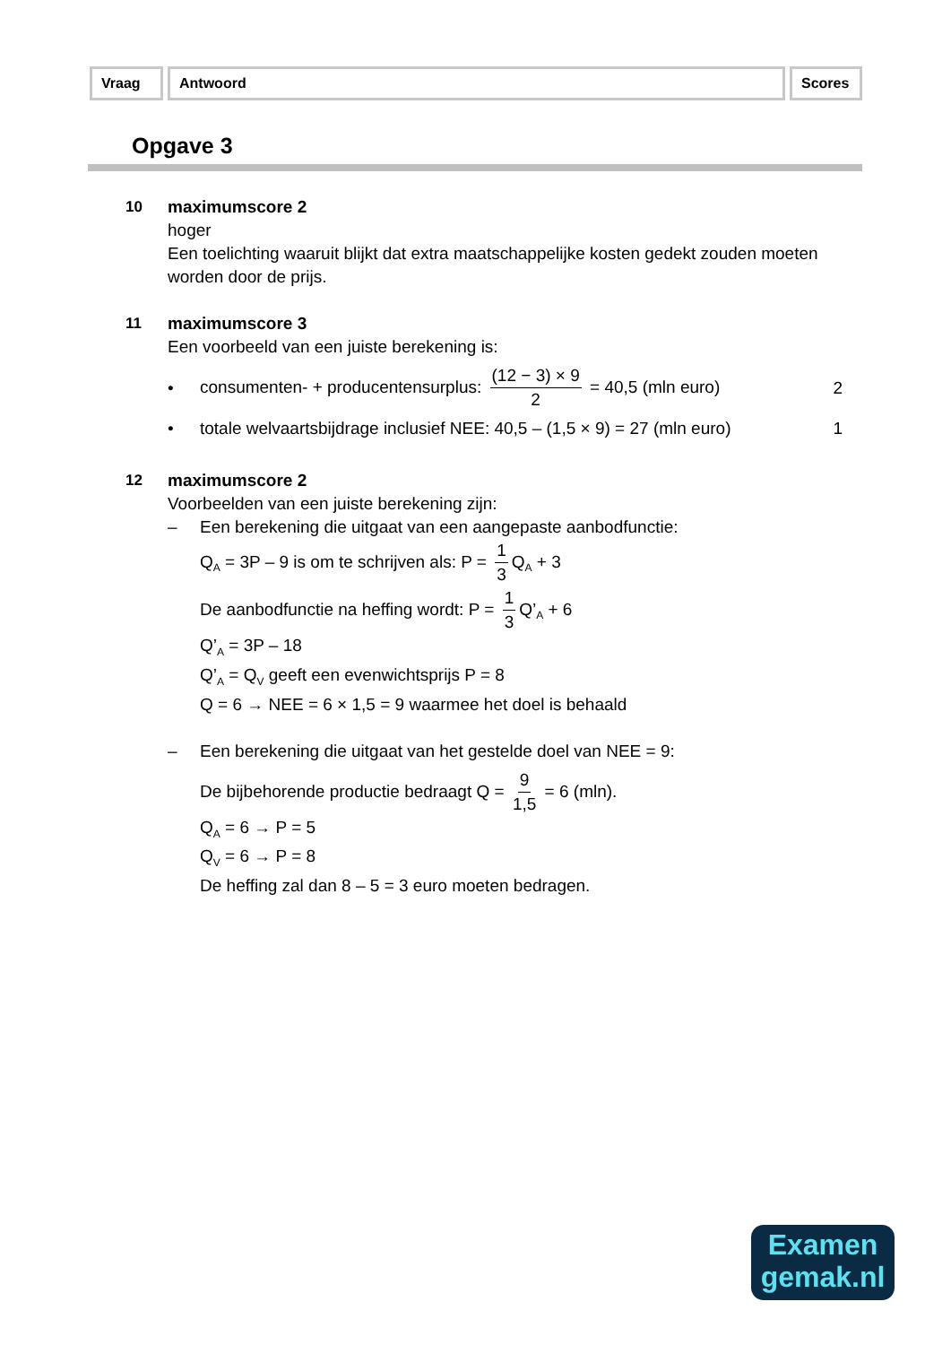Vraag Antwoord Scores
Opgave 3
10 maximumscore 2
hoger
Een toelichting waaruit blijkt dat extra maatschappelijke kosten gedekt zouden moeten worden door de prijs.
11 maximumscore 3
Een voorbeeld van een juiste berekening is:
• consumenten- + producentensurplus: (12 − 3) × 9 2 = 40,5 (mln euro) 2
• totale welvaartsbijdrage inclusief NEE: 40,5 – (1,5 × 9) = 27 (mln euro) 1
12 maximumscore 2
Voorbeelden van een juiste berekening zijn:
– Een berekening die uitgaat van een aangepaste aanbodfunctie:
Q<sub>A</sub> = 3P – 9 is om te schrijven als: P = 1 3 Q<sub>A</sub> + 3
De aanbodfunctie na heffing wordt: P = 1 3 Q’<sub>A</sub> + 6
Q’<sub>A</sub> = 3P – 18
Q’<sub>A</sub> = Q<sub>V</sub> geeft een evenwichtsprijs P = 8
Q = 6 → NEE = 6 × 1,5 = 9 waarmee het doel is behaald
– Een berekening die uitgaat van het gestelde doel van NEE = 9:
De bijbehorende productie bedraagt Q = 9 1,5 = 6 (mln).
Q<sub>A</sub> = 6 → P = 5
Q<sub>V</sub> = 6 → P = 8
De heffing zal dan 8 – 5 = 3 euro moeten bedragen.
Examen
gemak.nl